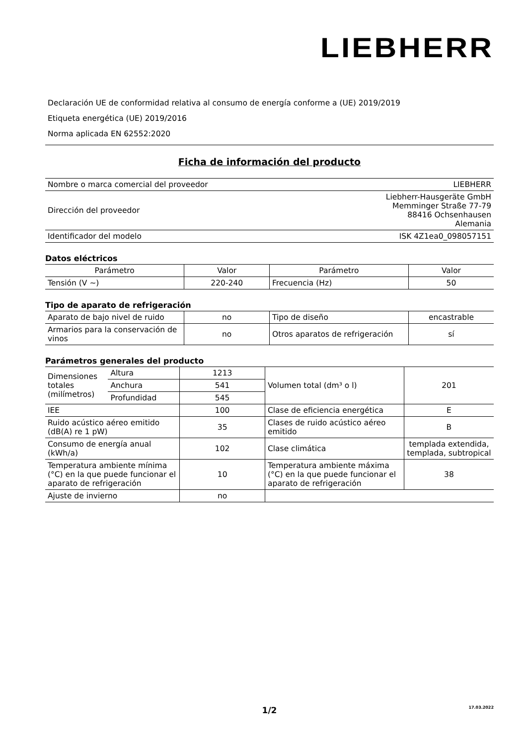LIEBHERR
Declaración UE de conformidad relativa al consumo de energía conforme a (UE) 2019/2019
Etiqueta energética (UE) 2019/2016
Norma aplicada EN 62552:2020
Ficha de información del producto
| Nombre o marca comercial del proveedor | LIEBHERR |
| Dirección del proveedor | Liebherr-Hausgeräte GmbH Memminger Straße 77-79 88416 Ochsenhausen Alemania |
| Identificador del modelo | ISK 4Z1ea0_098057151 |
Datos eléctricos
| Parámetro | Valor | Parámetro | Valor |
| --- | --- | --- | --- |
| Tensión (V ~) | 220-240 | Frecuencia (Hz) | 50 |
Tipo de aparato de refrigeración
| Aparato de bajo nivel de ruido | no | Tipo de diseño | encastrable |
| Armarios para la conservación de vinos | no | Otros aparatos de refrigeración | sí |
Parámetros generales del producto
| Dimensiones totales (milímetros) | Altura | 1213 | Volumen total (dm³ o l) | 201 |
| | Anchura | 541 | | |
| | Profundidad | 545 | | |
| IEE | | 100 | Clase de eficiencia energética | E |
| Ruido acústico aéreo emitido (dB(A) re 1 pW) | | 35 | Clases de ruido acústico aéreo emitido | B |
| Consumo de energía anual (kWh/a) | | 102 | Clase climática | templada extendida, templada, subtropical |
| Temperatura ambiente mínima (°C) en la que puede funcionar el aparato de refrigeración | | 10 | Temperatura ambiente máxima (°C) en la que puede funcionar el aparato de refrigeración | 38 |
| Ajuste de invierno | | no | | |
1/2 17.03.2022